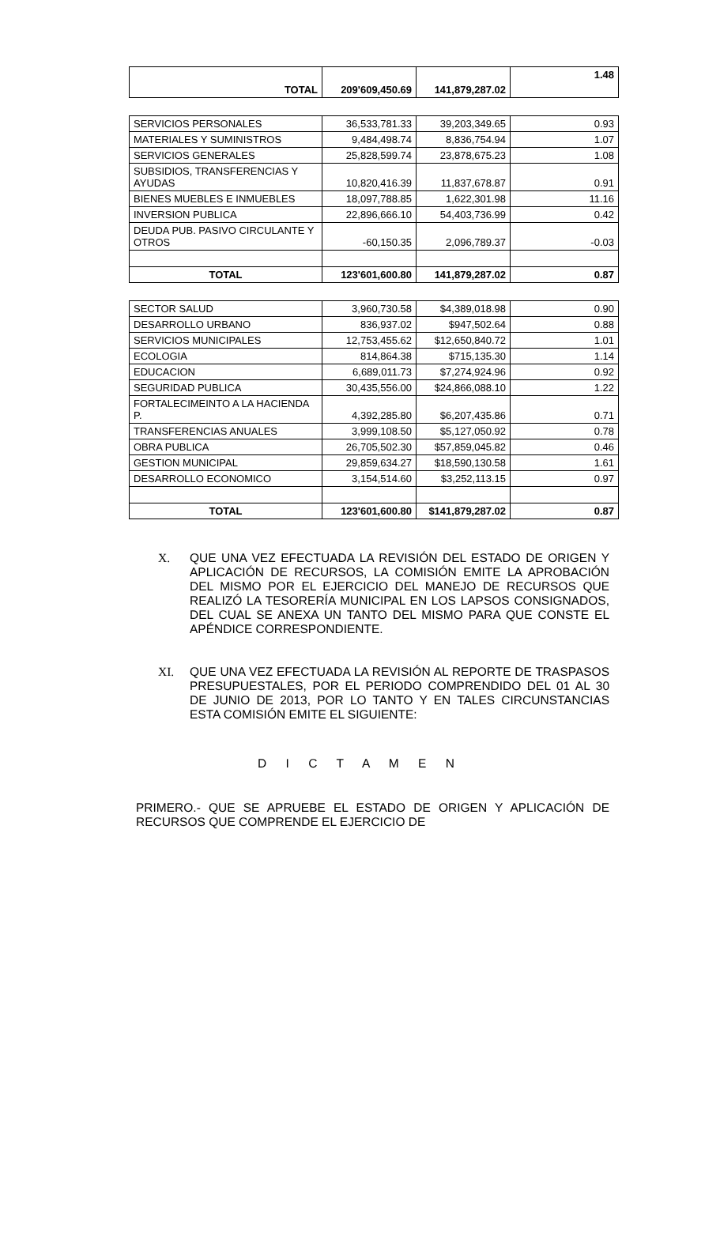| TOTAL | 209'609,450.69 | 141,879,287.02 | 1.48 |
| SERVICIOS PERSONALES | 36,533,781.33 | 39,203,349.65 | 0.93 |
| MATERIALES Y SUMINISTROS | 9,484,498.74 | 8,836,754.94 | 1.07 |
| SERVICIOS GENERALES | 25,828,599.74 | 23,878,675.23 | 1.08 |
| SUBSIDIOS, TRANSFERENCIAS Y AYUDAS | 10,820,416.39 | 11,837,678.87 | 0.91 |
| BIENES MUEBLES E INMUEBLES | 18,097,788.85 | 1,622,301.98 | 11.16 |
| INVERSION PUBLICA | 22,896,666.10 | 54,403,736.99 | 0.42 |
| DEUDA PUB. PASIVO CIRCULANTE Y OTROS | -60,150.35 | 2,096,789.37 | -0.03 |
| TOTAL | 123'601,600.80 | 141,879,287.02 | 0.87 |
| SECTOR SALUD | 3,960,730.58 | $4,389,018.98 | 0.90 |
| DESARROLLO URBANO | 836,937.02 | $947,502.64 | 0.88 |
| SERVICIOS MUNICIPALES | 12,753,455.62 | $12,650,840.72 | 1.01 |
| ECOLOGIA | 814,864.38 | $715,135.30 | 1.14 |
| EDUCACION | 6,689,011.73 | $7,274,924.96 | 0.92 |
| SEGURIDAD PUBLICA | 30,435,556.00 | $24,866,088.10 | 1.22 |
| FORTALECIMEINTO A LA HACIENDA P. | 4,392,285.80 | $6,207,435.86 | 0.71 |
| TRANSFERENCIAS ANUALES | 3,999,108.50 | $5,127,050.92 | 0.78 |
| OBRA PUBLICA | 26,705,502.30 | $57,859,045.82 | 0.46 |
| GESTION MUNICIPAL | 29,859,634.27 | $18,590,130.58 | 1.61 |
| DESARROLLO ECONOMICO | 3,154,514.60 | $3,252,113.15 | 0.97 |
| TOTAL | 123'601,600.80 | $141,879,287.02 | 0.87 |
X. QUE UNA VEZ EFECTUADA LA REVISIÓN DEL ESTADO DE ORIGEN Y APLICACIÓN DE RECURSOS, LA COMISIÓN EMITE LA APROBACIÓN DEL MISMO POR EL EJERCICIO DEL MANEJO DE RECURSOS QUE REALIZÓ LA TESORERÍA MUNICIPAL EN LOS LAPSOS CONSIGNADOS, DEL CUAL SE ANEXA UN TANTO DEL MISMO PARA QUE CONSTE EL APÉNDICE CORRESPONDIENTE.
XI. QUE UNA VEZ EFECTUADA LA REVISIÓN AL REPORTE DE TRASPASOS PRESUPUESTALES, POR EL PERIODO COMPRENDIDO DEL 01 AL 30 DE JUNIO DE 2013, POR LO TANTO Y EN TALES CIRCUNSTANCIAS ESTA COMISIÓN EMITE EL SIGUIENTE:
D I C T A M E N
PRIMERO.- QUE SE APRUEBE EL ESTADO DE ORIGEN Y APLICACIÓN DE RECURSOS QUE COMPRENDE EL EJERCICIO DE